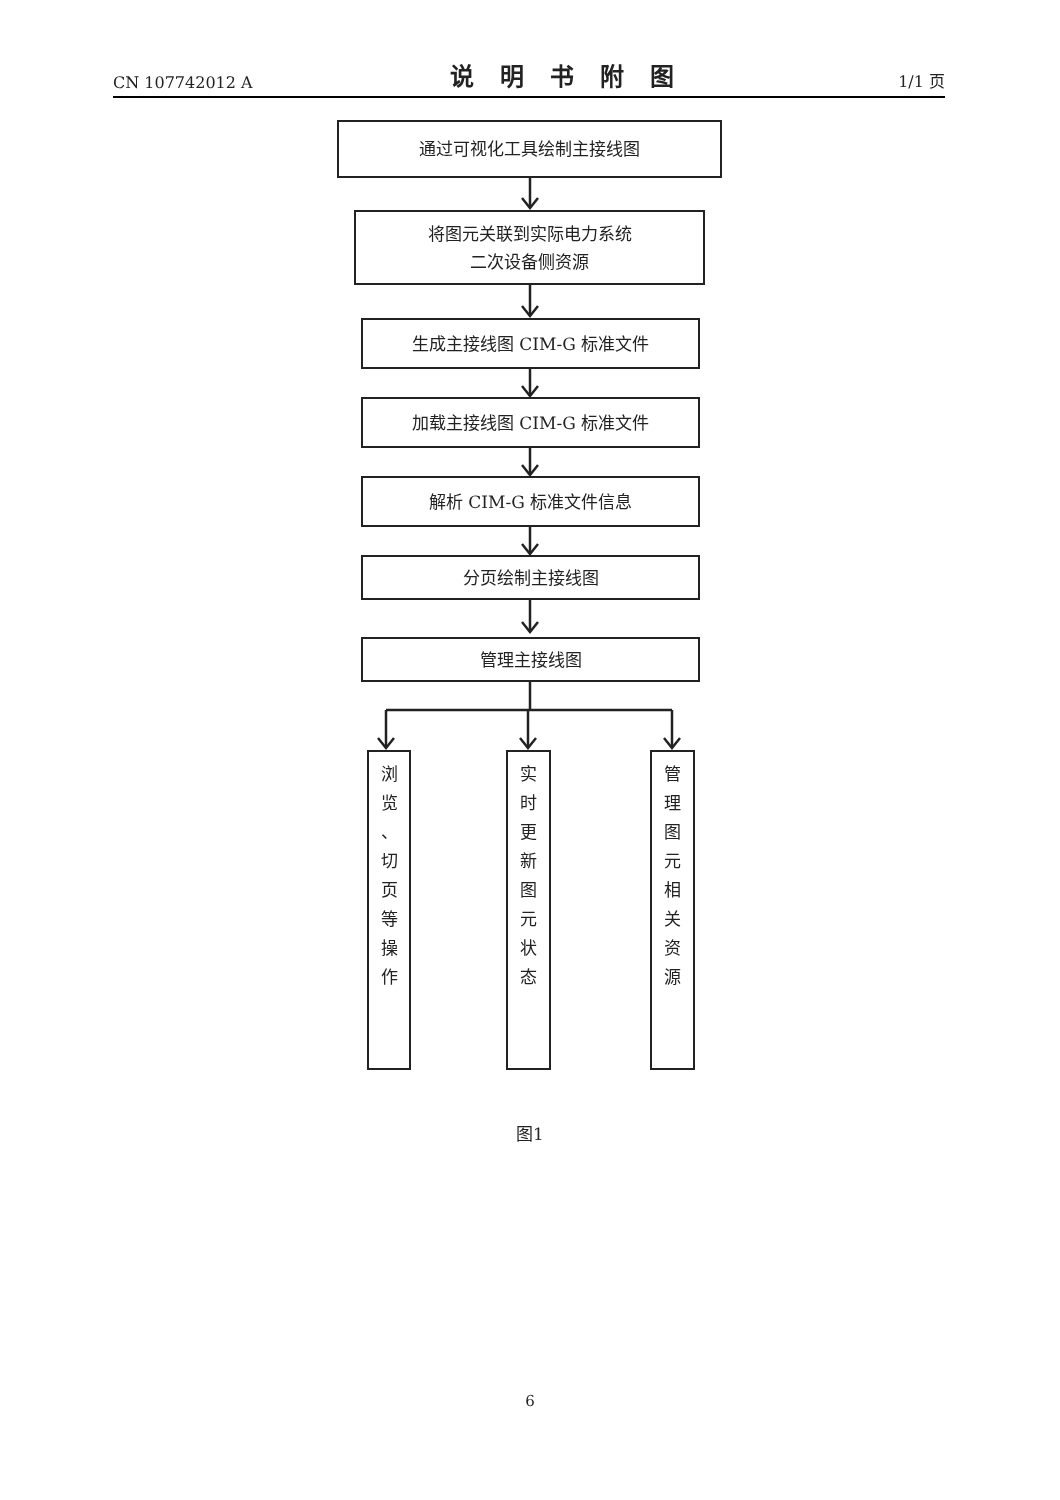CN 107742012 A 说明书附图 1/1 页
通过可视化工具绘制主接线图
将图元关联到实际电力系统
二次设备侧资源
生成主接线图 CIM-G 标准文件
加载主接线图 CIM-G 标准文件
解析 CIM-G 标准文件信息
分页绘制主接线图
管理主接线图
浏
览
、
切
页
等
操
作
实
时
更
新
图
元
状
态
管
理
图
元
相
关
资
源
图1
6